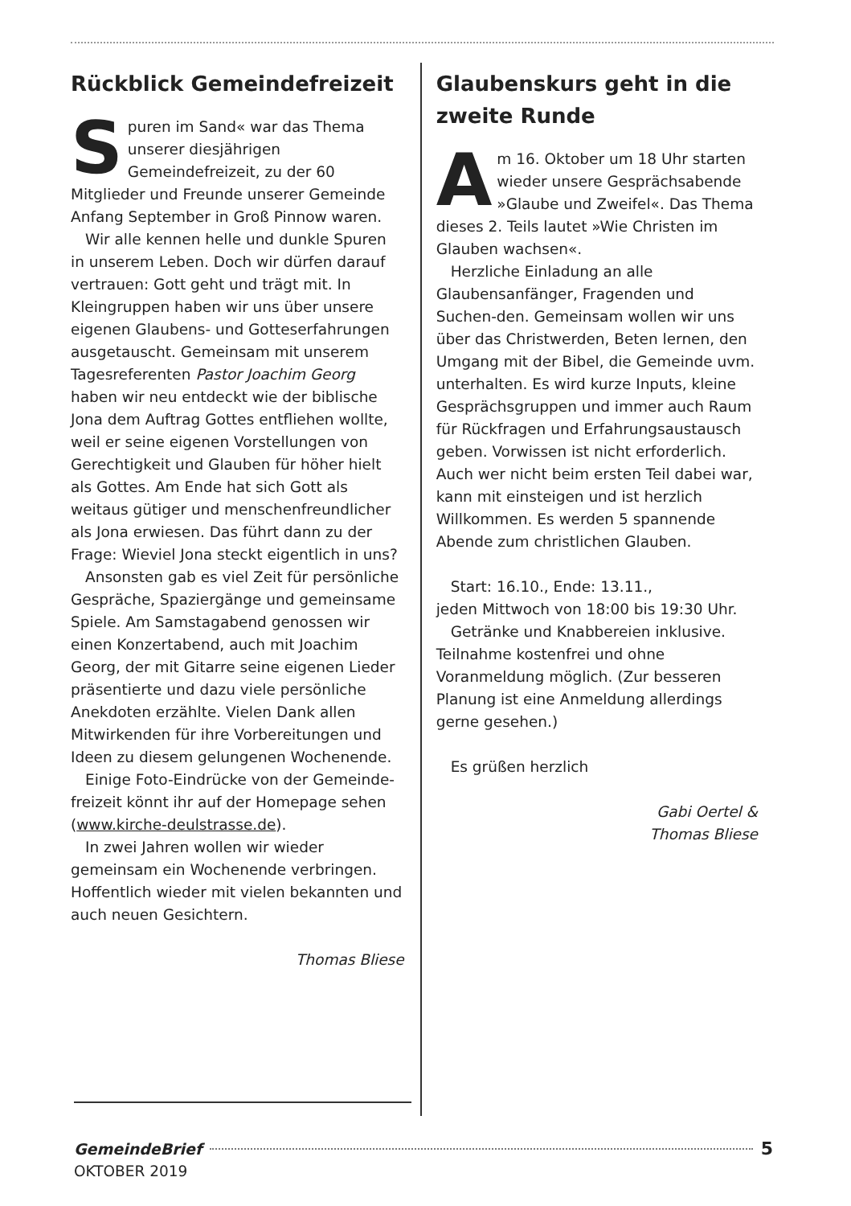Rückblick Gemeindefreizeit
Spuren im Sand« war das Thema unserer diesjährigen Gemeindefreizeit, zu der 60 Mitglieder und Freunde unserer Gemeinde Anfang September in Groß Pinnow waren.
Wir alle kennen helle und dunkle Spuren in unserem Leben. Doch wir dürfen darauf vertrauen: Gott geht und trägt mit. In Kleingruppen haben wir uns über unsere eigenen Glaubens- und Gotteserfahrungen ausgetauscht. Gemeinsam mit unserem Tagesreferenten Pastor Joachim Georg haben wir neu entdeckt wie der biblische Jona dem Auftrag Gottes entfliehen wollte, weil er seine eigenen Vorstellungen von Gerechtigkeit und Glauben für höher hielt als Gottes. Am Ende hat sich Gott als weitaus gütiger und menschenfreundlicher als Jona erwiesen. Das führt dann zu der Frage: Wieviel Jona steckt eigentlich in uns?
Ansonsten gab es viel Zeit für persönliche Gespräche, Spaziergänge und gemeinsame Spiele. Am Samstagabend genossen wir einen Konzertabend, auch mit Joachim Georg, der mit Gitarre seine eigenen Lieder präsentierte und dazu viele persönliche Anekdoten erzählte. Vielen Dank allen Mitwirkenden für ihre Vorbereitungen und Ideen zu diesem gelungenen Wochenende.
Einige Foto-Eindrücke von der Gemeinde-freizeit könnt ihr auf der Homepage sehen (www.kirche-deulstrasse.de).
In zwei Jahren wollen wir wieder gemeinsam ein Wochenende verbringen. Hoffentlich wieder mit vielen bekannten und auch neuen Gesichtern.
Thomas Bliese
Glaubenskurs geht in die zweite Runde
Am 16. Oktober um 18 Uhr starten wieder unsere Gesprächsabende »Glaube und Zweifel«. Das Thema dieses 2. Teils lautet »Wie Christen im Glauben wachsen«.
Herzliche Einladung an alle Glaubensanfänger, Fragenden und Suchen-den. Gemeinsam wollen wir uns über das Christwerden, Beten lernen, den Umgang mit der Bibel, die Gemeinde uvm. unterhalten. Es wird kurze Inputs, kleine Gesprächsgruppen und immer auch Raum für Rückfragen und Erfahrungsaustausch geben. Vorwissen ist nicht erforderlich. Auch wer nicht beim ersten Teil dabei war, kann mit einsteigen und ist herzlich Willkommen. Es werden 5 spannende Abende zum christlichen Glauben.
Start: 16.10., Ende: 13.11.,
jeden Mittwoch von 18:00 bis 19:30 Uhr.
Getränke und Knabbereien inklusive. Teilnahme kostenfrei und ohne Voranmeldung möglich. (Zur besseren Planung ist eine Anmeldung allerdings gerne gesehen.)
Es grüßen herzlich
Gabi Oertel &
Thomas Bliese
GemeindeBrief 5
OKTOBER 2019